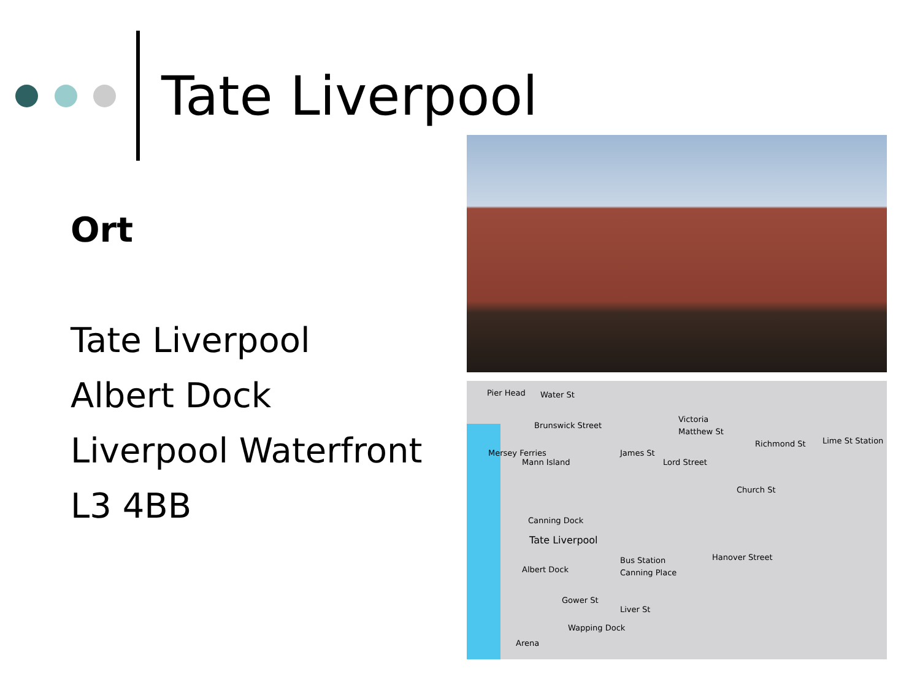Tate Liverpool
Ort
Tate Liverpool
Albert Dock
Liverpool Waterfront
L3 4BB
Pier Head Water St
Brunswick Street
Mersey Ferries
Mann Island
James St
Victoria
Matthew St
Richmond St Lime St Station
Lord Street
Church St
Canning Dock
Tate Liverpool
Albert Dock
Bus Station
Canning Place
Hanover Street
Gower St
Liver St
Wapping Dock
Arena